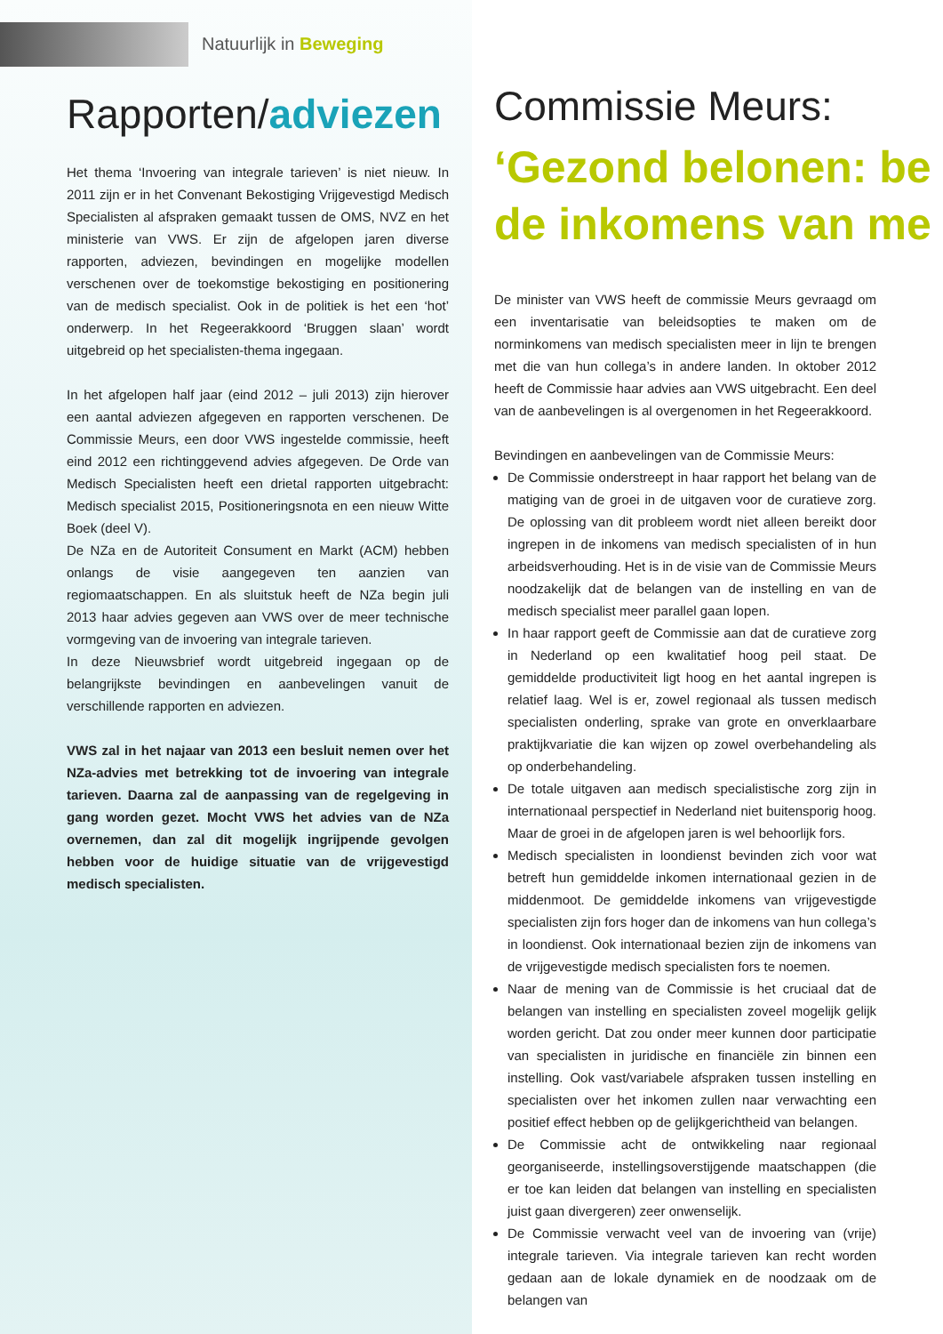Natuurlijk in Beweging
Rapporten/adviezen
Het thema ‘Invoering van integrale tarieven’ is niet nieuw. In 2011 zijn er in het Convenant Bekostiging Vrijgevestigd Medisch Specialisten al afspraken gemaakt tussen de OMS, NVZ en het ministerie van VWS. Er zijn de afgelopen jaren diverse rapporten, adviezen, bevindingen en mogelijke modellen verschenen over de toekomstige bekostiging en positionering van de medisch specialist. Ook in de politiek is het een ‘hot’ onderwerp. In het Regeerakkoord ‘Bruggen slaan’ wordt uitgebreid op het specialisten-thema ingegaan.
In het afgelopen half jaar (eind 2012 – juli 2013) zijn hierover een aantal adviezen afgegeven en rapporten verschenen. De Commissie Meurs, een door VWS ingestelde commissie, heeft eind 2012 een richtinggevend advies afgegeven. De Orde van Medisch Specialisten heeft een drietal rapporten uitgebracht: Medisch specialist 2015, Positioneringsnota en een nieuw Witte Boek (deel V).
De NZa en de Autoriteit Consument en Markt (ACM) hebben onlangs de visie aangegeven ten aanzien van regiomaatschappen. En als sluitstuk heeft de NZa begin juli 2013 haar advies gegeven aan VWS over de meer technische vormgeving van de invoering van integrale tarieven.
In deze Nieuwsbrief wordt uitgebreid ingegaan op de belangrijkste bevindingen en aanbevelingen vanuit de verschillende rapporten en adviezen.
VWS zal in het najaar van 2013 een besluit nemen over het NZa-advies met betrekking tot de invoering van integrale tarieven. Daarna zal de aanpassing van de regelgeving in gang worden gezet. Mocht VWS het advies van de NZa overnemen, dan zal dit mogelijk ingrijpende gevolgen hebben voor de huidige situatie van de vrijgevestigd medisch specialisten.
Commissie Meurs:
‘Gezond belonen: be
de inkomens van me
De minister van VWS heeft de commissie Meurs gevraagd om een inventarisatie van beleidsopties te maken om de norminkomens van medisch specialisten meer in lijn te brengen met die van hun collega’s in andere landen. In oktober 2012 heeft de Commissie haar advies aan VWS uitgebracht. Een deel van de aanbevelingen is al overgenomen in het Regeerakkoord.
Bevindingen en aanbevelingen van de Commissie Meurs:
De Commissie onderstreept in haar rapport het belang van de matiging van de groei in de uitgaven voor de curatieve zorg. De oplossing van dit probleem wordt niet alleen bereikt door ingrepen in de inkomens van medisch specialisten of in hun arbeidsverhouding. Het is in de visie van de Commissie Meurs noodzakelijk dat de belangen van de instelling en van de medisch specialist meer parallel gaan lopen.
In haar rapport geeft de Commissie aan dat de curatieve zorg in Nederland op een kwalitatief hoog peil staat. De gemiddelde productiviteit ligt hoog en het aantal ingrepen is relatief laag. Wel is er, zowel regionaal als tussen medisch specialisten onderling, sprake van grote en onverklaarbare praktijkvariatie die kan wijzen op zowel overbehandeling als op onderbehandeling.
De totale uitgaven aan medisch specialistische zorg zijn in internationaal perspectief in Nederland niet buitensporig hoog. Maar de groei in de afgelopen jaren is wel behoorlijk fors.
Medisch specialisten in loondienst bevinden zich voor wat betreft hun gemiddelde inkomen internationaal gezien in de middenmoot. De gemiddelde inkomens van vrijgevestigde specialisten zijn fors hoger dan de inkomens van hun collega’s in loondienst. Ook internationaal bezien zijn de inkomens van de vrijgevestigde medisch specialisten fors te noemen.
Naar de mening van de Commissie is het cruciaal dat de belangen van instelling en specialisten zoveel mogelijk gelijk worden gericht. Dat zou onder meer kunnen door participatie van specialisten in juridische en financiële zin binnen een instelling. Ook vast/variabele afspraken tussen instelling en specialisten over het inkomen zullen naar verwachting een positief effect hebben op de gelijkgerichtheid van belangen.
De Commissie acht de ontwikkeling naar regionaal georganiseerde, instellingsoverstijgende maatschappen (die er toe kan leiden dat belangen van instelling en specialisten juist gaan divergeren) zeer onwenselijk.
De Commissie verwacht veel van de invoering van (vrije) integrale tarieven. Via integrale tarieven kan recht worden gedaan aan de lokale dynamiek en de noodzaak om de belangen van